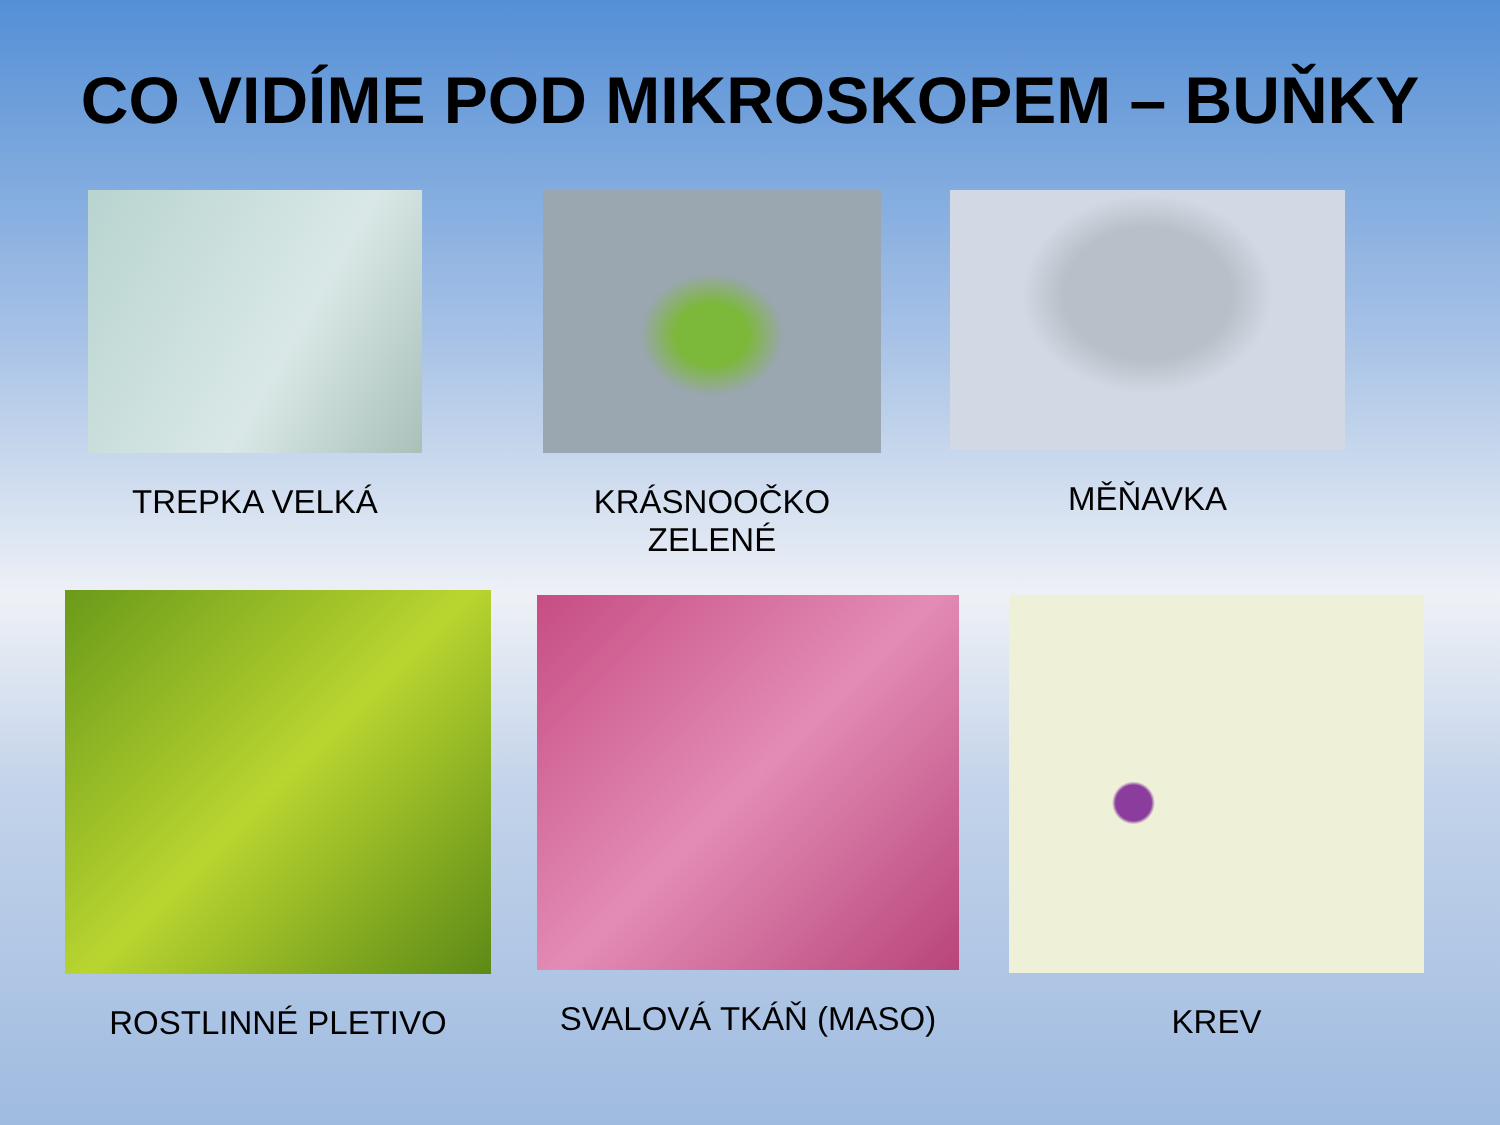CO VIDÍME POD MIKROSKOPEM – BUŇKY
TREPKA VELKÁ KRÁSNOOČKO ZELENÉ MĚŇAVKA
ROSTLINNÉ PLETIVO
SVALOVÁ TKÁŇ (MASO) KREV